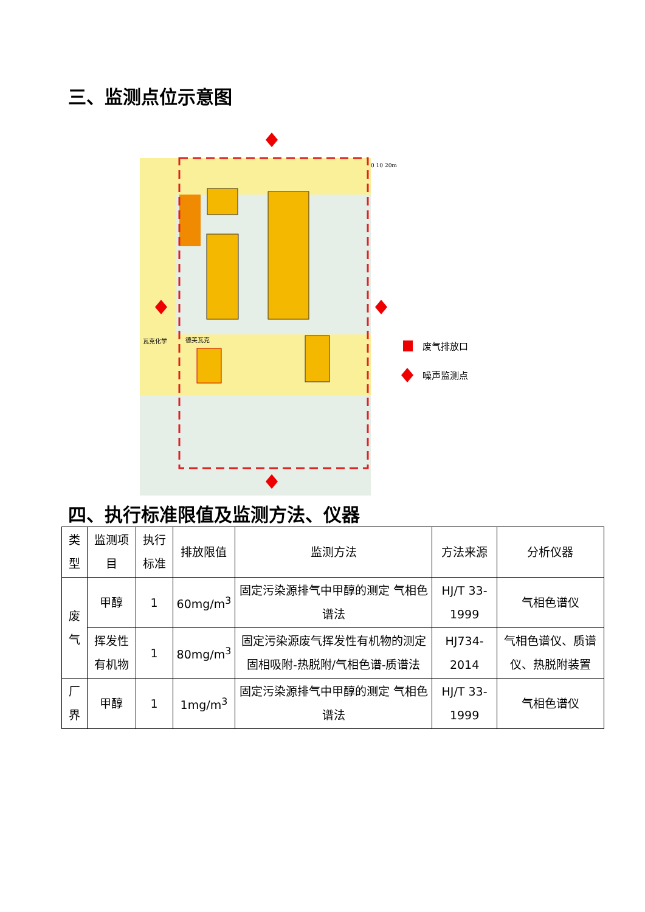三、监测点位示意图
废气排放口
噪声监测点
瓦克化学
德美瓦克
0 10 20m
四、执行标准限值及监测方法、仪器
| 类型 | 监测项目 | 执行标准 | 排放限值 | 监测方法 | 方法来源 | 分析仪器 |
| --- | --- | --- | --- | --- | --- | --- |
| 废气 | 甲醇 | 1 | 60mg/m<sup>3</sup> | 固定污染源排气中甲醇的测定 气相色谱法 | HJ/T 33-1999 | 气相色谱仪 |
| | 挥发性有机物 | 1 | 80mg/m<sup>3</sup> | 固定污染源废气挥发性有机物的测定固相吸附-热脱附/气相色谱-质谱法 | HJ734-2014 | 气相色谱仪、质谱仪、热脱附装置 |
| 厂界 | 甲醇 | 1 | 1mg/m<sup>3</sup> | 固定污染源排气中甲醇的测定 气相色谱法 | HJ/T 33-1999 | 气相色谱仪 |